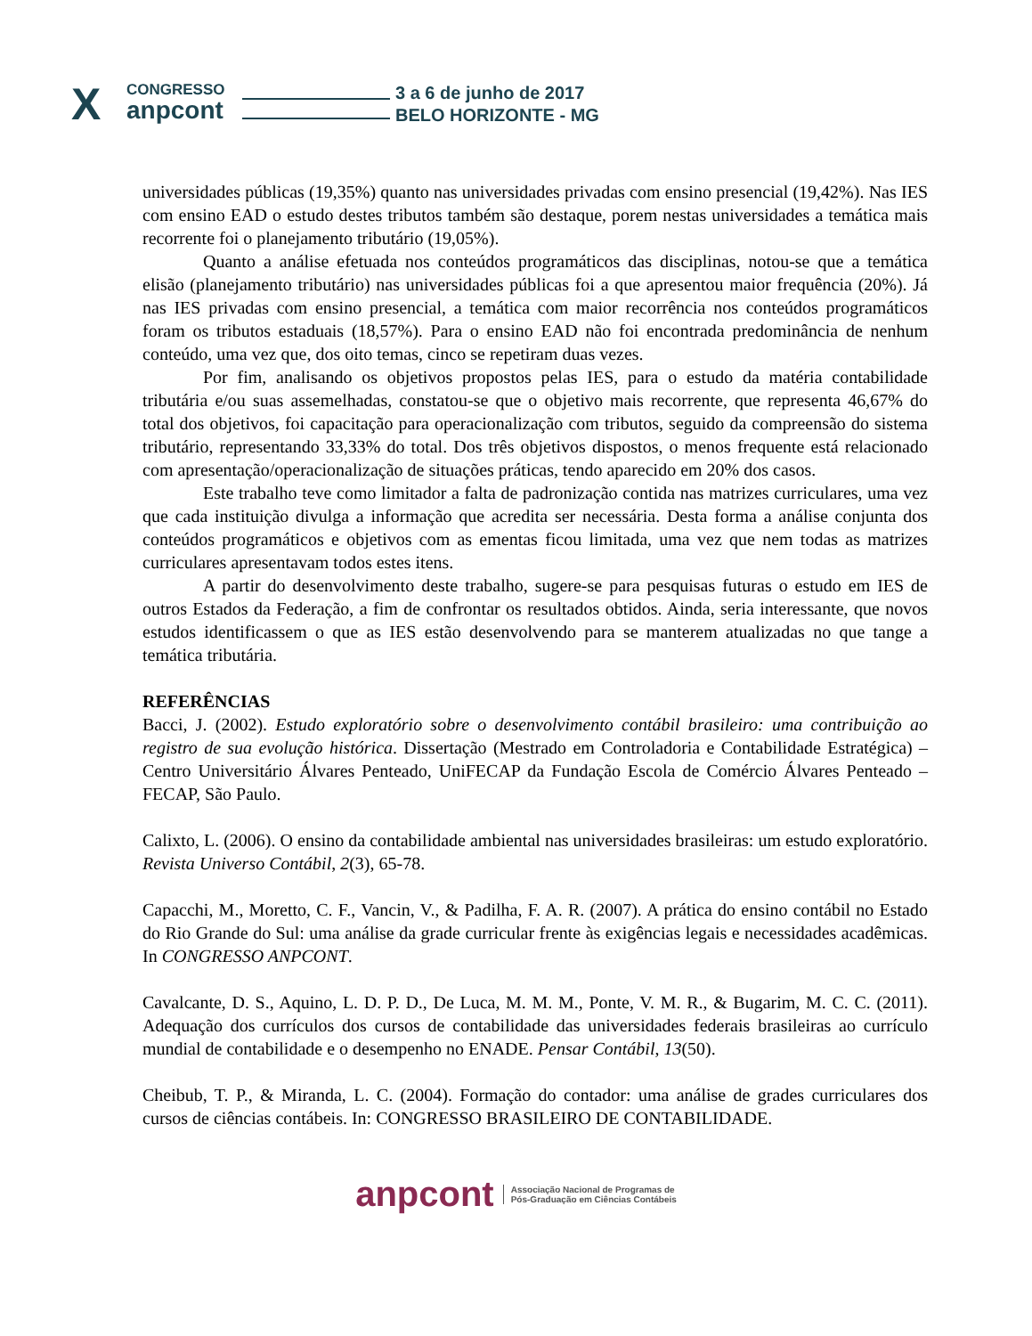X CONGRESSO
anpcont
3 a 6 de junho de 2017
BELO HORIZONTE - MG
universidades públicas (19,35%) quanto nas universidades privadas com ensino presencial (19,42%). Nas IES com ensino EAD o estudo destes tributos também são destaque, porem nestas universidades a temática mais recorrente foi o planejamento tributário (19,05%).
Quanto a análise efetuada nos conteúdos programáticos das disciplinas, notou-se que a temática elisão (planejamento tributário) nas universidades públicas foi a que apresentou maior frequência (20%). Já nas IES privadas com ensino presencial, a temática com maior recorrência nos conteúdos programáticos foram os tributos estaduais (18,57%). Para o ensino EAD não foi encontrada predominância de nenhum conteúdo, uma vez que, dos oito temas, cinco se repetiram duas vezes.
Por fim, analisando os objetivos propostos pelas IES, para o estudo da matéria contabilidade tributária e/ou suas assemelhadas, constatou-se que o objetivo mais recorrente, que representa 46,67% do total dos objetivos, foi capacitação para operacionalização com tributos, seguido da compreensão do sistema tributário, representando 33,33% do total. Dos três objetivos dispostos, o menos frequente está relacionado com apresentação/operacionalização de situações práticas, tendo aparecido em 20% dos casos.
Este trabalho teve como limitador a falta de padronização contida nas matrizes curriculares, uma vez que cada instituição divulga a informação que acredita ser necessária. Desta forma a análise conjunta dos conteúdos programáticos e objetivos com as ementas ficou limitada, uma vez que nem todas as matrizes curriculares apresentavam todos estes itens.
A partir do desenvolvimento deste trabalho, sugere-se para pesquisas futuras o estudo em IES de outros Estados da Federação, a fim de confrontar os resultados obtidos. Ainda, seria interessante, que novos estudos identificassem o que as IES estão desenvolvendo para se manterem atualizadas no que tange a temática tributária.
REFERÊNCIAS
Bacci, J. (2002). Estudo exploratório sobre o desenvolvimento contábil brasileiro: uma contribuição ao registro de sua evolução histórica. Dissertação (Mestrado em Controladoria e Contabilidade Estratégica) – Centro Universitário Álvares Penteado, UniFECAP da Fundação Escola de Comércio Álvares Penteado – FECAP, São Paulo.
Calixto, L. (2006). O ensino da contabilidade ambiental nas universidades brasileiras: um estudo exploratório. Revista Universo Contábil, 2(3), 65-78.
Capacchi, M., Moretto, C. F., Vancin, V., & Padilha, F. A. R. (2007). A prática do ensino contábil no Estado do Rio Grande do Sul: uma análise da grade curricular frente às exigências legais e necessidades acadêmicas. In CONGRESSO ANPCONT.
Cavalcante, D. S., Aquino, L. D. P. D., De Luca, M. M. M., Ponte, V. M. R., & Bugarim, M. C. C. (2011). Adequação dos currículos dos cursos de contabilidade das universidades federais brasileiras ao currículo mundial de contabilidade e o desempenho no ENADE. Pensar Contábil, 13(50).
Cheibub, T. P., & Miranda, L. C. (2004). Formação do contador: uma análise de grades curriculares dos cursos de ciências contábeis. In: CONGRESSO BRASILEIRO DE CONTABILIDADE.
anpcont Associação Nacional de Programas de
Pós-Graduação em Ciências Contábeis